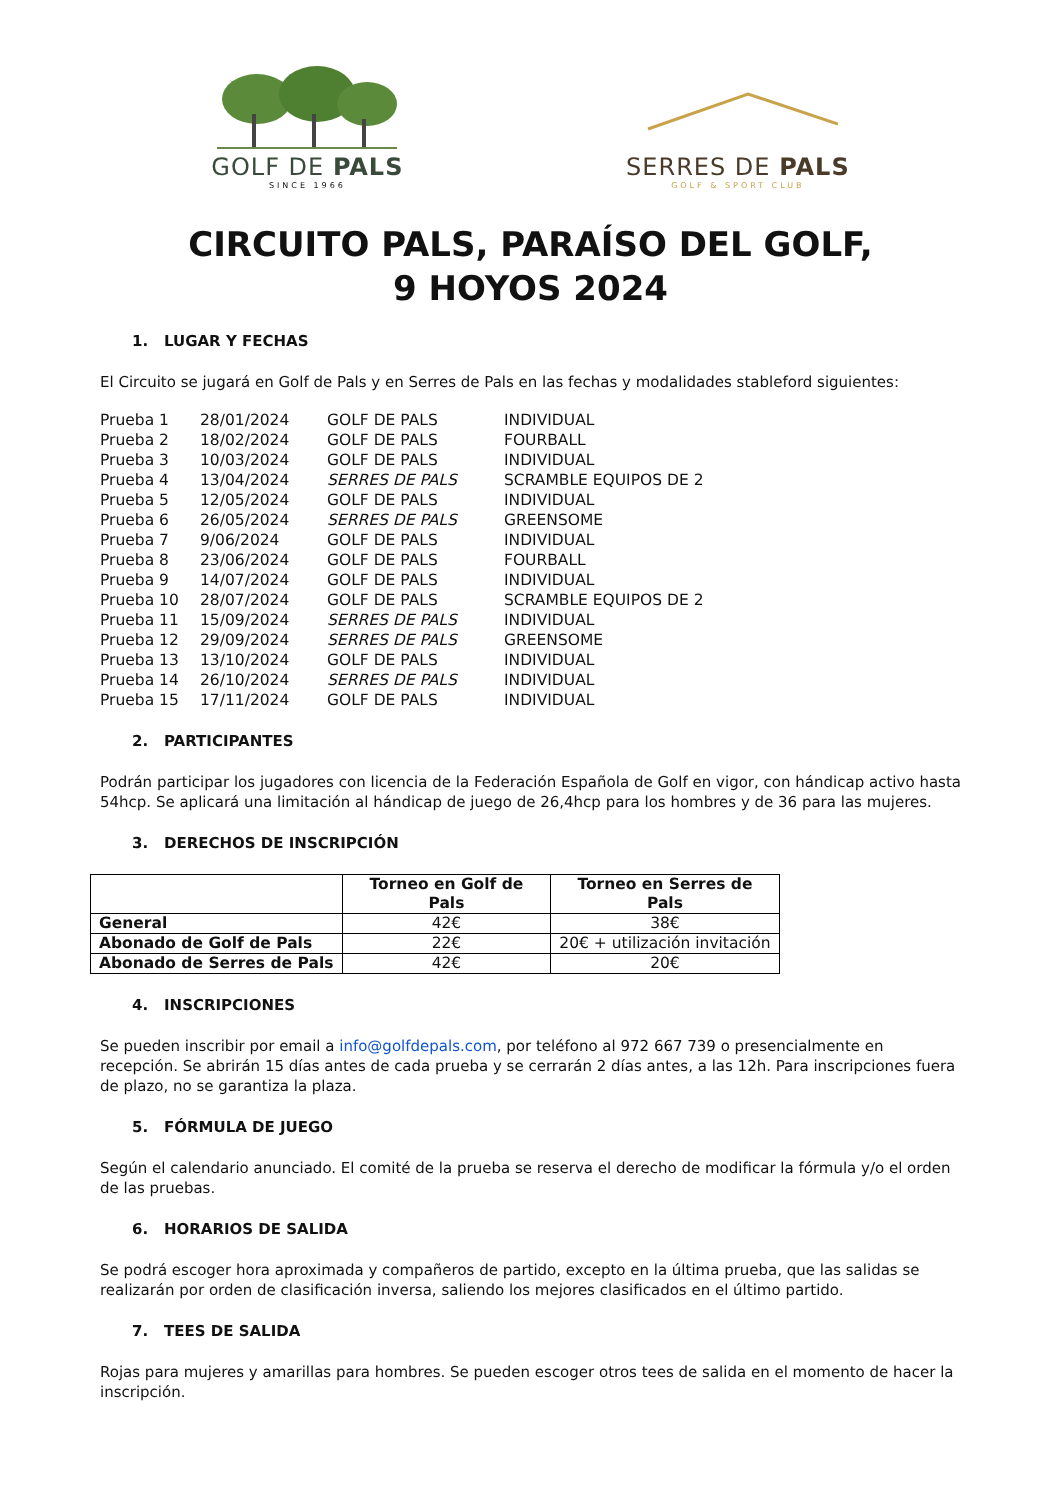GOLF DE PALS
SINCE 1966
SERRES DE PALS
GOLF & SPORT CLUB
CIRCUITO PALS, PARAÍSO DEL GOLF,
9 HOYOS 2024
1. LUGAR Y FECHAS
El Circuito se jugará en Golf de Pals y en Serres de Pals en las fechas y modalidades stableford siguientes:
| Prueba 1 | 28/01/2024 | GOLF DE PALS | INDIVIDUAL |
| Prueba 2 | 18/02/2024 | GOLF DE PALS | FOURBALL |
| Prueba 3 | 10/03/2024 | GOLF DE PALS | INDIVIDUAL |
| Prueba 4 | 13/04/2024 | SERRES DE PALS | SCRAMBLE EQUIPOS DE 2 |
| Prueba 5 | 12/05/2024 | GOLF DE PALS | INDIVIDUAL |
| Prueba 6 | 26/05/2024 | SERRES DE PALS | GREENSOME |
| Prueba 7 | 9/06/2024 | GOLF DE PALS | INDIVIDUAL |
| Prueba 8 | 23/06/2024 | GOLF DE PALS | FOURBALL |
| Prueba 9 | 14/07/2024 | GOLF DE PALS | INDIVIDUAL |
| Prueba 10 | 28/07/2024 | GOLF DE PALS | SCRAMBLE EQUIPOS DE 2 |
| Prueba 11 | 15/09/2024 | SERRES DE PALS | INDIVIDUAL |
| Prueba 12 | 29/09/2024 | SERRES DE PALS | GREENSOME |
| Prueba 13 | 13/10/2024 | GOLF DE PALS | INDIVIDUAL |
| Prueba 14 | 26/10/2024 | SERRES DE PALS | INDIVIDUAL |
| Prueba 15 | 17/11/2024 | GOLF DE PALS | INDIVIDUAL |
2. PARTICIPANTES
Podrán participar los jugadores con licencia de la Federación Española de Golf en vigor, con hándicap activo hasta 54hcp. Se aplicará una limitación al hándicap de juego de 26,4hcp para los hombres y de 36 para las mujeres.
3. DERECHOS DE INSCRIPCIÓN
| | Torneo en Golf de Pals | Torneo en Serres de Pals |
| --- | --- | --- |
| General | 42€ | 38€ |
| Abonado de Golf de Pals | 22€ | 20€ + utilización invitación |
| Abonado de Serres de Pals | 42€ | 20€ |
4. INSCRIPCIONES
Se pueden inscribir por email a info@golfdepals.com, por teléfono al 972 667 739 o presencialmente en recepción. Se abrirán 15 días antes de cada prueba y se cerrarán 2 días antes, a las 12h. Para inscripciones fuera de plazo, no se garantiza la plaza.
5. FÓRMULA DE JUEGO
Según el calendario anunciado. El comité de la prueba se reserva el derecho de modificar la fórmula y/o el orden de las pruebas.
6. HORARIOS DE SALIDA
Se podrá escoger hora aproximada y compañeros de partido, excepto en la última prueba, que las salidas se realizarán por orden de clasificación inversa, saliendo los mejores clasificados en el último partido.
7. TEES DE SALIDA
Rojas para mujeres y amarillas para hombres. Se pueden escoger otros tees de salida en el momento de hacer la inscripción.